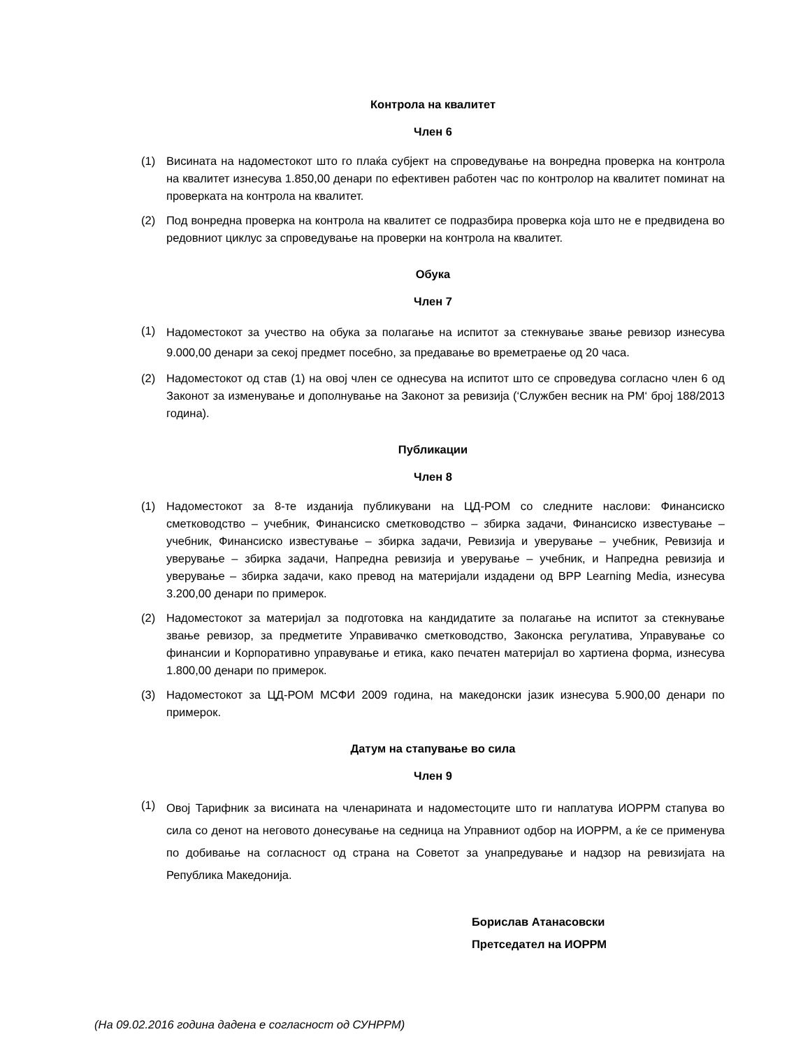Контрола на квалитет
Член 6
(1) Висината на надоместокот што го плаќа субјект на спроведување на вонредна проверка на контрола на квалитет изнесува 1.850,00 денари по ефективен работен час по контролор на квалитет поминат на проверката на контрола на квалитет.
(2) Под вонредна проверка на контрола на квалитет се подразбира проверка која што не е предвидена во редовниот циклус за спроведување на проверки на контрола на квалитет.
Обука
Член 7
(1) Надоместокот за учество на обука за полагање на испитот за стекнување звање ревизор изнесува 9.000,00 денари за секој предмет посебно, за предавање во времетраење од 20 часа.
(2) Надоместокот од став (1) на овој член се однесува на испитот што се спроведува согласно член 6 од Законот за изменување и дополнување на Законот за ревизија (‘Службен весник на РМ‘ број 188/2013 година).
Публикации
Член 8
(1) Надоместокот за 8-те изданија публикувани на ЦД-РОМ со следните наслови: Финансиско сметководство – учебник, Финансиско сметководство – збирка задачи, Финансиско известување – учебник, Финансиско известување – збирка задачи, Ревизија и уверување – учебник, Ревизија и уверување – збирка задачи, Напредна ревизија и уверување – учебник, и Напредна ревизија и уверување – збирка задачи, како превод на материјали издадени од BPP Learning Media, изнесува 3.200,00 денари по примерок.
(2) Надоместокот за материјал за подготовка на кандидатите за полагање на испитот за стекнување звање ревизор, за предметите Управивачко сметководство, Законска регулатива, Управување со финансии и Корпоративно управување и етика, како печатен материјал во хартиена форма, изнесува 1.800,00 денари по примерок.
(3) Надоместокот за ЦД-РОМ МСФИ 2009 година, на македонски јазик изнесува 5.900,00 денари по примерок.
Датум на стапување во сила
Член 9
(1) Овој Тарифник за висината на членарината и надоместоците што ги наплатува ИОРРМ стапува во сила со денот на неговото донесување на седница на Управниот одбор на ИОРРМ, а ќе се применува по добивање на согласност од страна на Советот за унапредување и надзор на ревизијата на Република Македонија.
Борислав Атанасовски
Претседател на ИОРРМ
(На 09.02.2016 година дадена е согласност од СУНРРМ)